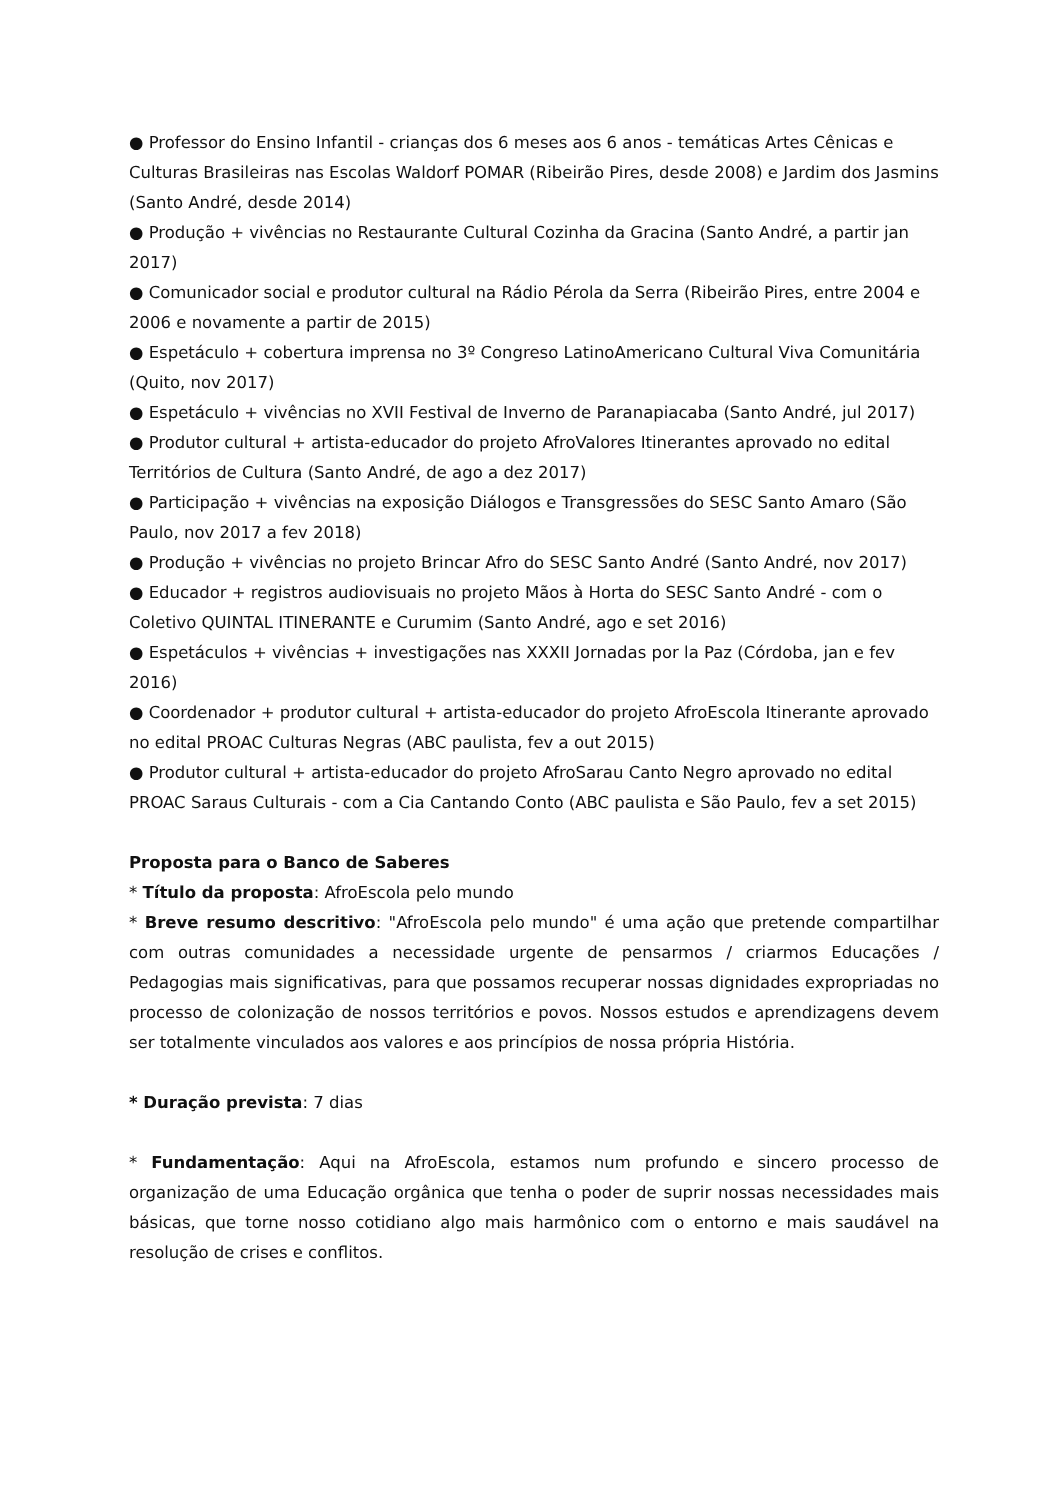● Professor do Ensino Infantil - crianças dos 6 meses aos 6 anos - temáticas Artes Cênicas e Culturas Brasileiras nas Escolas Waldorf POMAR (Ribeirão Pires, desde 2008) e Jardim dos Jasmins (Santo André, desde 2014)
● Produção + vivências no Restaurante Cultural Cozinha da Gracina (Santo André, a partir jan 2017)
● Comunicador social e produtor cultural na Rádio Pérola da Serra (Ribeirão Pires, entre 2004 e 2006 e novamente a partir de 2015)
● Espetáculo + cobertura imprensa no 3º Congreso LatinoAmericano Cultural Viva Comunitária (Quito, nov 2017)
● Espetáculo + vivências no XVII Festival de Inverno de Paranapiacaba (Santo André, jul 2017)
● Produtor cultural + artista-educador do projeto AfroValores Itinerantes aprovado no edital Territórios de Cultura (Santo André, de ago a dez 2017)
● Participação + vivências na exposição Diálogos e Transgressões do SESC Santo Amaro (São Paulo, nov 2017 a fev 2018)
● Produção + vivências no projeto Brincar Afro do SESC Santo André (Santo André, nov 2017)
● Educador + registros audiovisuais no projeto Mãos à Horta do SESC Santo André - com o Coletivo QUINTAL ITINERANTE e Curumim (Santo André, ago e set 2016)
● Espetáculos + vivências + investigações nas XXXII Jornadas por la Paz (Córdoba, jan e fev 2016)
● Coordenador + produtor cultural + artista-educador do projeto AfroEscola Itinerante aprovado no edital PROAC Culturas Negras (ABC paulista, fev a out 2015)
● Produtor cultural + artista-educador do projeto AfroSarau Canto Negro aprovado no edital PROAC Saraus Culturais - com a Cia Cantando Conto (ABC paulista e São Paulo, fev a set 2015)
Proposta para o Banco de Saberes
* Título da proposta: AfroEscola pelo mundo
* Breve resumo descritivo: "AfroEscola pelo mundo" é uma ação que pretende compartilhar com outras comunidades a necessidade urgente de pensarmos / criarmos Educações / Pedagogias mais significativas, para que possamos recuperar nossas dignidades expropriadas no processo de colonização de nossos territórios e povos. Nossos estudos e aprendizagens devem ser totalmente vinculados aos valores e aos princípios de nossa própria História.
* Duração prevista: 7 dias
* Fundamentação: Aqui na AfroEscola, estamos num profundo e sincero processo de organização de uma Educação orgânica que tenha o poder de suprir nossas necessidades mais básicas, que torne nosso cotidiano algo mais harmônico com o entorno e mais saudável na resolução de crises e conflitos.